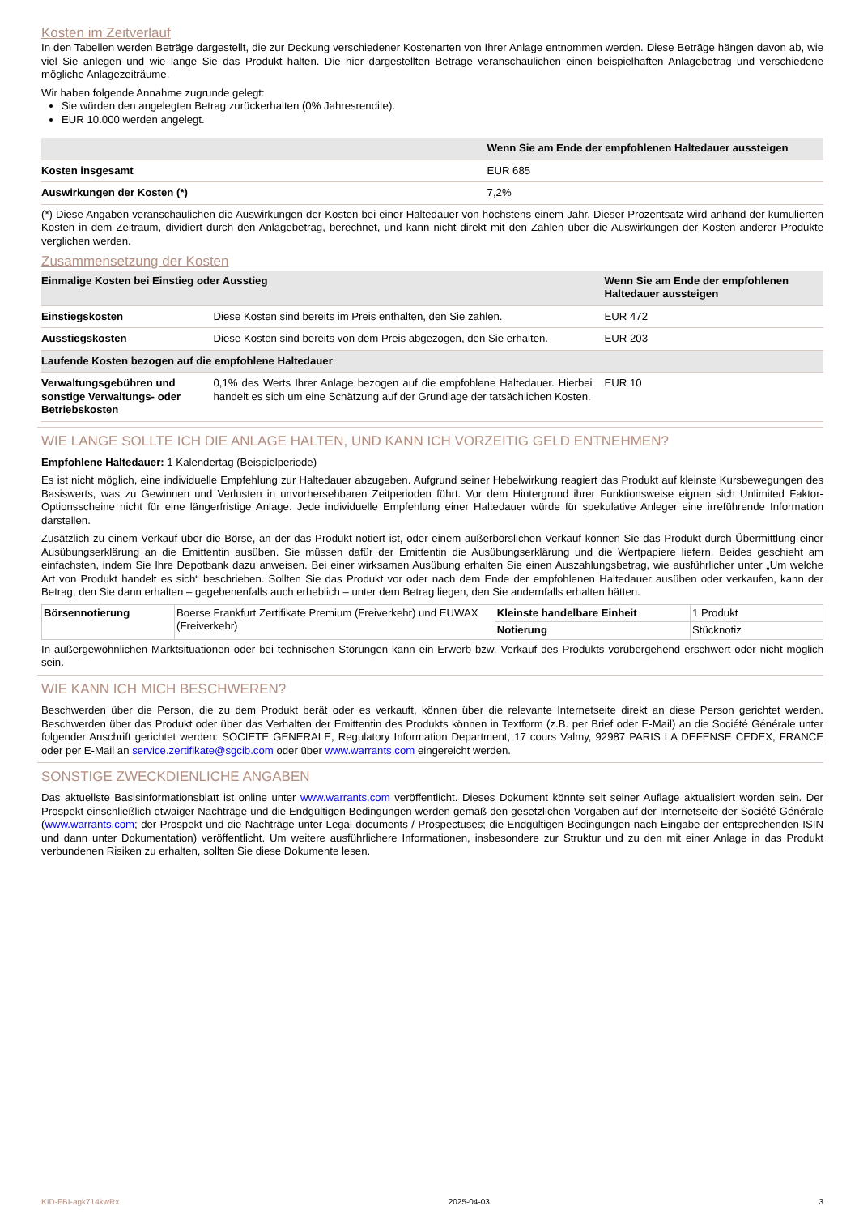Kosten im Zeitverlauf
In den Tabellen werden Beträge dargestellt, die zur Deckung verschiedener Kostenarten von Ihrer Anlage entnommen werden. Diese Beträge hängen davon ab, wie viel Sie anlegen und wie lange Sie das Produkt halten. Die hier dargestellten Beträge veranschaulichen einen beispielhaften Anlagebetrag und verschiedene mögliche Anlagezeiträume.
Wir haben folgende Annahme zugrunde gelegt:
Sie würden den angelegten Betrag zurückerhalten (0% Jahresrendite).
EUR 10.000 werden angelegt.
| | Wenn Sie am Ende der empfohlenen Haltedauer aussteigen |
| --- | --- |
| Kosten insgesamt | EUR 685 |
| Auswirkungen der Kosten (*) | 7,2% |
(*) Diese Angaben veranschaulichen die Auswirkungen der Kosten bei einer Haltedauer von höchstens einem Jahr. Dieser Prozentsatz wird anhand der kumulierten Kosten in dem Zeitraum, dividiert durch den Anlagebetrag, berechnet, und kann nicht direkt mit den Zahlen über die Auswirkungen der Kosten anderer Produkte verglichen werden.
Zusammensetzung der Kosten
| Einmalige Kosten bei Einstieg oder Ausstieg | | Wenn Sie am Ende der empfohlenen Haltedauer aussteigen |
| --- | --- | --- |
| Einstiegskosten | Diese Kosten sind bereits im Preis enthalten, den Sie zahlen. | EUR 472 |
| Ausstiegskosten | Diese Kosten sind bereits von dem Preis abgezogen, den Sie erhalten. | EUR 203 |
| Laufende Kosten bezogen auf die empfohlene Haltedauer | | |
| Verwaltungsgebühren und sonstige Verwaltungs- oder Betriebskosten | 0,1% des Werts Ihrer Anlage bezogen auf die empfohlene Haltedauer. Hierbei handelt es sich um eine Schätzung auf der Grundlage der tatsächlichen Kosten. | EUR 10 |
WIE LANGE SOLLTE ICH DIE ANLAGE HALTEN, UND KANN ICH VORZEITIG GELD ENTNEHMEN?
Empfohlene Haltedauer: 1 Kalendertag (Beispielperiode)
Es ist nicht möglich, eine individuelle Empfehlung zur Haltedauer abzugeben. Aufgrund seiner Hebelwirkung reagiert das Produkt auf kleinste Kursbewegungen des Basiswerts, was zu Gewinnen und Verlusten in unvorhersehbaren Zeitperioden führt. Vor dem Hintergrund ihrer Funktionsweise eignen sich Unlimited Faktor-Optionsscheine nicht für eine längerfristige Anlage. Jede individuelle Empfehlung einer Haltedauer würde für spekulative Anleger eine irreführende Information darstellen.
Zusätzlich zu einem Verkauf über die Börse, an der das Produkt notiert ist, oder einem außerbörslichen Verkauf können Sie das Produkt durch Übermittlung einer Ausübungserklärung an die Emittentin ausüben. Sie müssen dafür der Emittentin die Ausübungserklärung und die Wertpapiere liefern. Beides geschieht am einfachsten, indem Sie Ihre Depotbank dazu anweisen. Bei einer wirksamen Ausübung erhalten Sie einen Auszahlungsbetrag, wie ausführlicher unter „Um welche Art von Produkt handelt es sich“ beschrieben. Sollten Sie das Produkt vor oder nach dem Ende der empfohlenen Haltedauer ausüben oder verkaufen, kann der Betrag, den Sie dann erhalten – gegebenenfalls auch erheblich – unter dem Betrag liegen, den Sie andernfalls erhalten hätten.
| Börsennotierung | Boerse Frankfurt Zertifikate Premium (Freiverkehr) und EUWAX (Freiverkehr) | Kleinste handelbare Einheit | 1 Produkt |
| | | Notierung | Stücknotiz |
In außergewöhnlichen Marktsituationen oder bei technischen Störungen kann ein Erwerb bzw. Verkauf des Produkts vorübergehend erschwert oder nicht möglich sein.
WIE KANN ICH MICH BESCHWEREN?
Beschwerden über die Person, die zu dem Produkt berät oder es verkauft, können über die relevante Internetseite direkt an diese Person gerichtet werden. Beschwerden über das Produkt oder über das Verhalten der Emittentin des Produkts können in Textform (z.B. per Brief oder E-Mail) an die Société Générale unter folgender Anschrift gerichtet werden: SOCIETE GENERALE, Regulatory Information Department, 17 cours Valmy, 92987 PARIS LA DEFENSE CEDEX, FRANCE oder per E-Mail an service.zertifikate@sgcib.com oder über www.warrants.com eingereicht werden.
SONSTIGE ZWECKDIENLICHE ANGABEN
Das aktuellste Basisinformationsblatt ist online unter www.warrants.com veröffentlicht. Dieses Dokument könnte seit seiner Auflage aktualisiert worden sein. Der Prospekt einschließlich etwaiger Nachträge und die Endgültigen Bedingungen werden gemäß den gesetzlichen Vorgaben auf der Internetseite der Société Générale (www.warrants.com; der Prospekt und die Nachträge unter Legal documents / Prospectuses; die Endgültigen Bedingungen nach Eingabe der entsprechenden ISIN und dann unter Dokumentation) veröffentlicht. Um weitere ausführlichere Informationen, insbesondere zur Struktur und zu den mit einer Anlage in das Produkt verbundenen Risiken zu erhalten, sollten Sie diese Dokumente lesen.
KID-FBI-agk714kwRx 2025-04-03 3